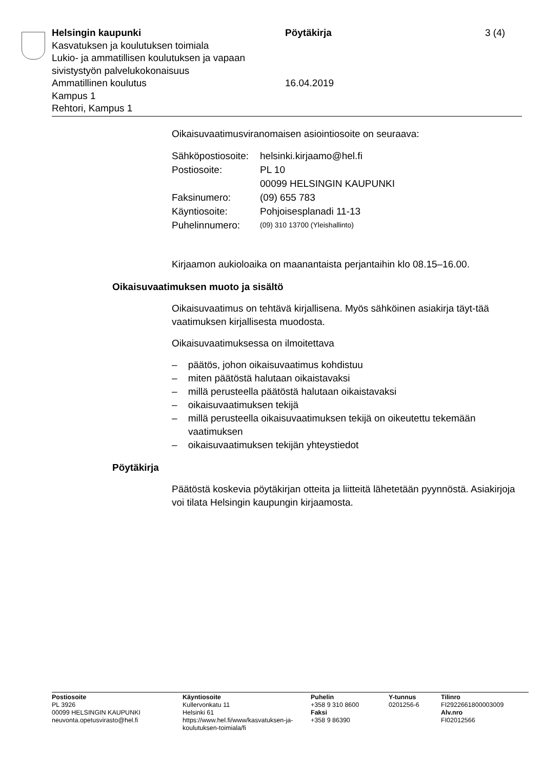Helsingin kaupunki Pöytäkirja 3 (4)
Kasvatuksen ja koulutuksen toimiala
Lukio- ja ammatillisen koulutuksen ja vapaan
sivistystyön palvelukokonaisuus
Ammatillinen koulutus 16.04.2019
Kampus 1
Rehtori, Kampus 1
Oikaisuvaatimusviranomaisen asiointiosoite on seuraava:
| Sähköpostiosoite: | helsinki.kirjaamo@hel.fi |
| Postiosoite: | PL 10 00099 HELSINGIN KAUPUNKI |
| Faksinumero: | (09) 655 783 |
| Käyntiosoite: | Pohjoisesplanadi 11-13 |
| Puhelinnumero: | (09) 310 13700 (Yleishallinto) |
Kirjaamon aukioloaika on maanantaista perjantaihin klo 08.15–16.00.
Oikaisuvaatimuksen muoto ja sisältö
Oikaisuvaatimus on tehtävä kirjallisena. Myös sähköinen asiakirja täyt-tää vaatimuksen kirjallisesta muodosta.
Oikaisuvaatimuksessa on ilmoitettava
– päätös, johon oikaisuvaatimus kohdistuu
– miten päätöstä halutaan oikaistavaksi
– millä perusteella päätöstä halutaan oikaistavaksi
– oikaisuvaatimuksen tekijä
– millä perusteella oikaisuvaatimuksen tekijä on oikeutettu tekemään vaatimuksen
– oikaisuvaatimuksen tekijän yhteystiedot
Pöytäkirja
Päätöstä koskevia pöytäkirjan otteita ja liitteitä lähetetään pyynnöstä. Asiakirjoja voi tilata Helsingin kaupungin kirjaamosta.
Postiosoite
PL 3926
00099 HELSINGIN KAUPUNKI
neuvonta.opetusvirasto@hel.fi
Käyntiosoite
Kullervonkatu 11
Helsinki 61
https://www.hel.fi/www/kasvatuksen-ja-koulutuksen-toimiala/fi
Puhelin
+358 9 310 8600
Faksi
+358 9 86390
Y-tunnus
0201256-6
Tilinro
FI2922661800003009
Alv.nro
FI02012566